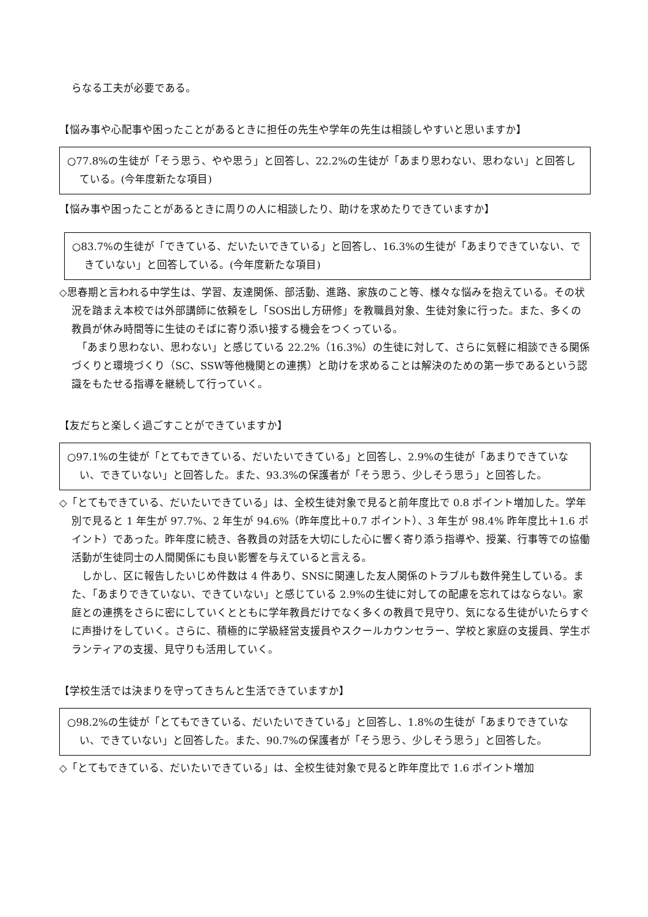らなる工夫が必要である。
【悩み事や心配事や困ったことがあるときに担任の先生や学年の先生は相談しやすいと思いますか】
○77.8%の生徒が「そう思う、やや思う」と回答し、22.2%の生徒が「あまり思わない、思わない」と回答している。(今年度新たな項目)
【悩み事や困ったことがあるときに周りの人に相談したり、助けを求めたりできていますか】
○83.7%の生徒が「できている、だいたいできている」と回答し、16.3%の生徒が「あまりできていない、できていない」と回答している。(今年度新たな項目)
◇思春期と言われる中学生は、学習、友達関係、部活動、進路、家族のこと等、様々な悩みを抱えている。その状況を踏まえ本校では外部講師に依頼をし「SOS出し方研修」を教職員対象、生徒対象に行った。また、多くの教員が休み時間等に生徒のそばに寄り添い接する機会をつくっている。
　「あまり思わない、思わない」と感じている 22.2%（16.3%）の生徒に対して、さらに気軽に相談できる関係づくりと環境づくり（SC、SSW等他機関との連携）と助けを求めることは解決のための第一歩であるという認識をもたせる指導を継続して行っていく。
【友だちと楽しく過ごすことができていますか】
○97.1%の生徒が「とてもできている、だいたいできている」と回答し、2.9%の生徒が「あまりできていない、できていない」と回答した。また、93.3%の保護者が「そう思う、少しそう思う」と回答した。
◇「とてもできている、だいたいできている」は、全校生徒対象で見ると前年度比で 0.8 ポイント増加した。学年別で見ると 1 年生が 97.7%、2 年生が 94.6%（昨年度比＋0.7 ポイント）、3 年生が 98.4% 昨年度比＋1.6 ポイント）であった。昨年度に続き、各教員の対話を大切にした心に響く寄り添う指導や、授業、行事等での協働活動が生徒同士の人間関係にも良い影響を与えていると言える。
　しかし、区に報告したいじめ件数は 4 件あり、SNSに関連した友人関係のトラブルも数件発生している。また、「あまりできていない、できていない」と感じている 2.9%の生徒に対しての配慮を忘れてはならない。家庭との連携をさらに密にしていくとともに学年教員だけでなく多くの教員で見守り、気になる生徒がいたらすぐに声掛けをしていく。さらに、積極的に学級経営支援員やスクールカウンセラー、学校と家庭の支援員、学生ボランティアの支援、見守りも活用していく。
【学校生活では決まりを守ってきちんと生活できていますか】
○98.2%の生徒が「とてもできている、だいたいできている」と回答し、1.8%の生徒が「あまりできていない、できていない」と回答した。また、90.7%の保護者が「そう思う、少しそう思う」と回答した。
◇「とてもできている、だいたいできている」は、全校生徒対象で見ると昨年度比で 1.6 ポイント増加